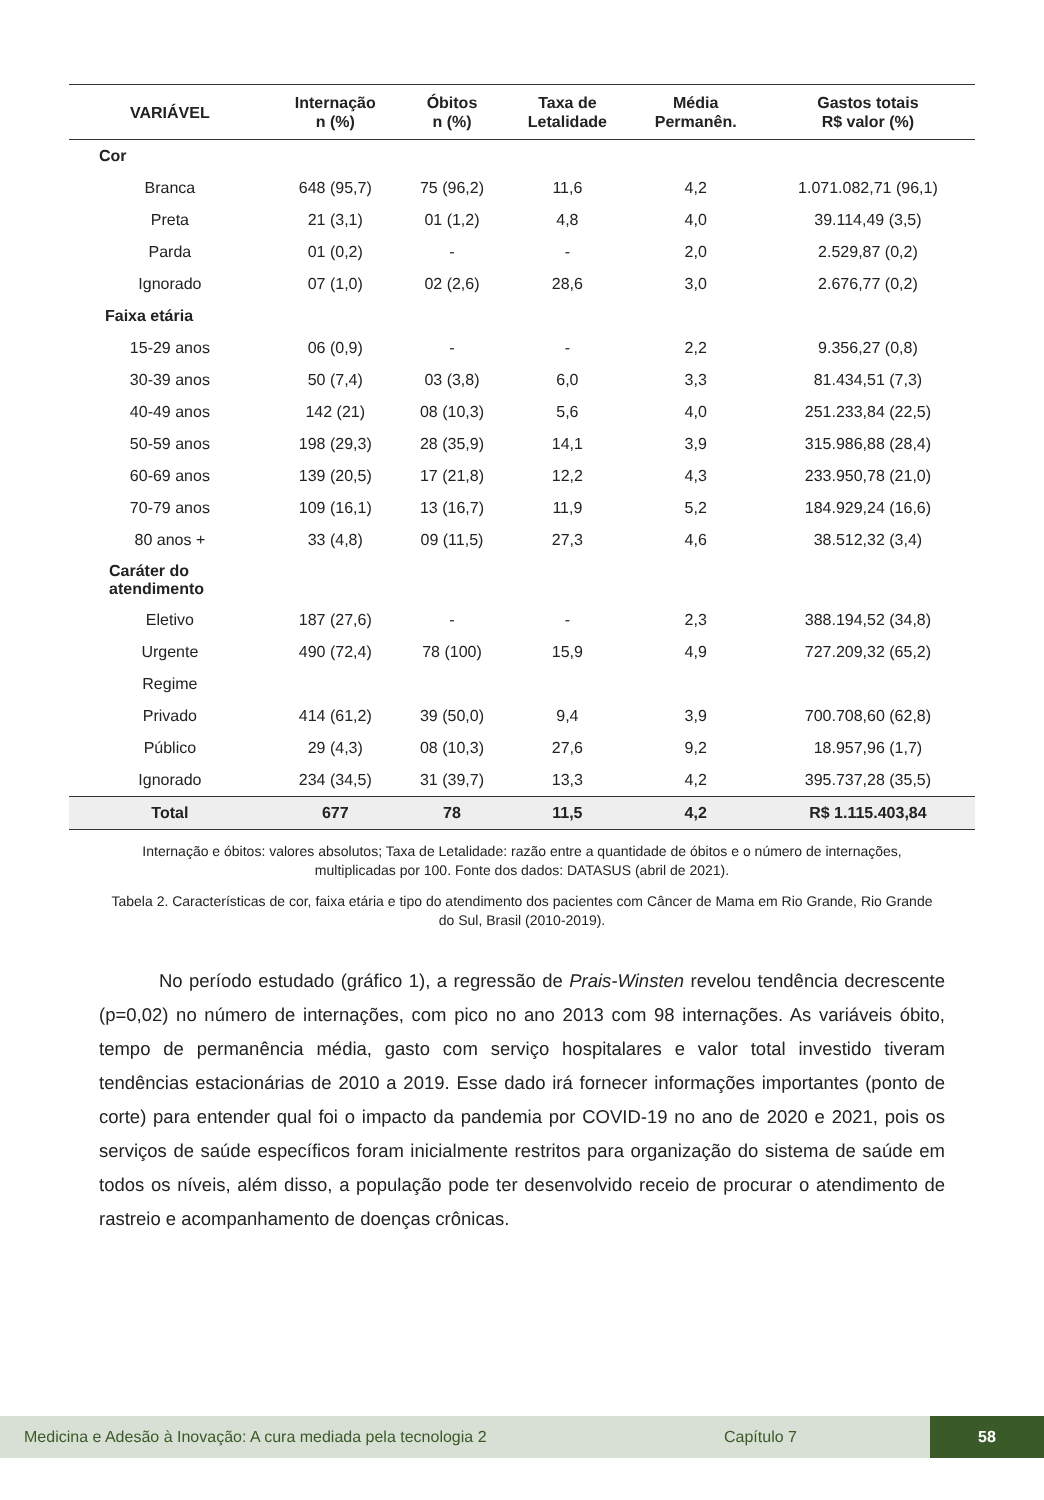| VARIÁVEL | Internação n (%) | Óbitos n (%) | Taxa de Letalidade | Média Permanên. | Gastos totais R$ valor (%) |
| --- | --- | --- | --- | --- | --- |
| Cor | | | | | |
| Branca | 648 (95,7) | 75 (96,2) | 11,6 | 4,2 | 1.071.082,71 (96,1) |
| Preta | 21 (3,1) | 01 (1,2) | 4,8 | 4,0 | 39.114,49 (3,5) |
| Parda | 01 (0,2) | - | - | 2,0 | 2.529,87 (0,2) |
| Ignorado | 07 (1,0) | 02 (2,6) | 28,6 | 3,0 | 2.676,77 (0,2) |
| Faixa etária | | | | | |
| 15-29 anos | 06 (0,9) | - | - | 2,2 | 9.356,27 (0,8) |
| 30-39 anos | 50 (7,4) | 03 (3,8) | 6,0 | 3,3 | 81.434,51 (7,3) |
| 40-49 anos | 142 (21) | 08 (10,3) | 5,6 | 4,0 | 251.233,84 (22,5) |
| 50-59 anos | 198 (29,3) | 28 (35,9) | 14,1 | 3,9 | 315.986,88 (28,4) |
| 60-69 anos | 139 (20,5) | 17 (21,8) | 12,2 | 4,3 | 233.950,78 (21,0) |
| 70-79 anos | 109 (16,1) | 13 (16,7) | 11,9 | 5,2 | 184.929,24 (16,6) |
| 80 anos + | 33 (4,8) | 09 (11,5) | 27,3 | 4,6 | 38.512,32 (3,4) |
| Caráter do atendimento | | | | | |
| Eletivo | 187 (27,6) | - | - | 2,3 | 388.194,52 (34,8) |
| Urgente | 490 (72,4) | 78 (100) | 15,9 | 4,9 | 727.209,32 (65,2) |
| Regime | | | | | |
| Privado | 414 (61,2) | 39 (50,0) | 9,4 | 3,9 | 700.708,60 (62,8) |
| Público | 29 (4,3) | 08 (10,3) | 27,6 | 9,2 | 18.957,96 (1,7) |
| Ignorado | 234 (34,5) | 31 (39,7) | 13,3 | 4,2 | 395.737,28 (35,5) |
| Total | 677 | 78 | 11,5 | 4,2 | R$ 1.115.403,84 |
Internação e óbitos: valores absolutos; Taxa de Letalidade: razão entre a quantidade de óbitos e o número de internações, multiplicadas por 100. Fonte dos dados: DATASUS (abril de 2021).
Tabela 2. Características de cor, faixa etária e tipo do atendimento dos pacientes com Câncer de Mama em Rio Grande, Rio Grande do Sul, Brasil (2010-2019).
No período estudado (gráfico 1), a regressão de Prais-Winsten revelou tendência decrescente (p=0,02) no número de internações, com pico no ano 2013 com 98 internações. As variáveis óbito, tempo de permanência média, gasto com serviço hospitalares e valor total investido tiveram tendências estacionárias de 2010 a 2019. Esse dado irá fornecer informações importantes (ponto de corte) para entender qual foi o impacto da pandemia por COVID-19 no ano de 2020 e 2021, pois os serviços de saúde específicos foram inicialmente restritos para organização do sistema de saúde em todos os níveis, além disso, a população pode ter desenvolvido receio de procurar o atendimento de rastreio e acompanhamento de doenças crônicas.
Medicina e Adesão à Inovação: A cura mediada pela tecnologia 2 Capítulo 7 58